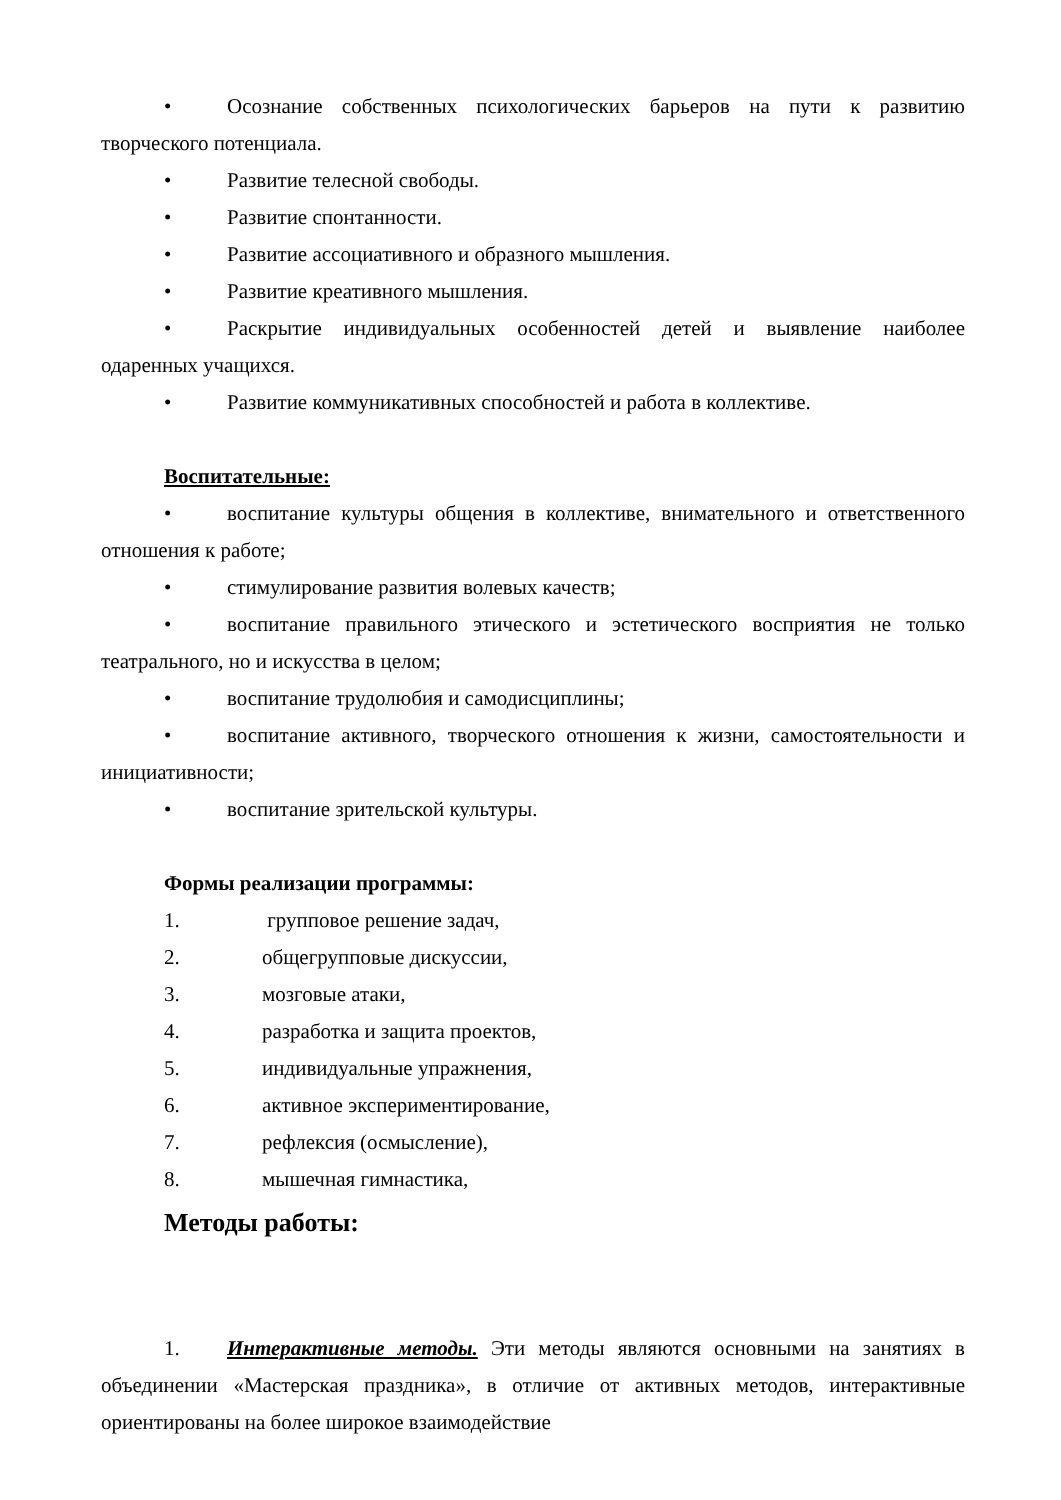• Осознание собственных психологических барьеров на пути к развитию творческого потенциала.
• Развитие телесной свободы.
• Развитие спонтанности.
• Развитие ассоциативного и образного мышления.
• Развитие креативного мышления.
• Раскрытие индивидуальных особенностей детей и выявление наиболее одаренных учащихся.
• Развитие коммуникативных способностей и работа в коллективе.
Воспитательные:
• воспитание культуры общения в коллективе, внимательного и ответственного отношения к работе;
• стимулирование развития волевых качеств;
• воспитание правильного этического и эстетического восприятия не только театрального, но и искусства в целом;
• воспитание трудолюбия и самодисциплины;
• воспитание активного, творческого отношения к жизни, самостоятельности и инициативности;
• воспитание зрительской культуры.
Формы реализации программы:
1. групповое решение задач,
2. общегрупповые дискуссии,
3. мозговые атаки,
4. разработка и защита проектов,
5. индивидуальные упражнения,
6. активное экспериментирование,
7. рефлексия (осмысление),
8. мышечная гимнастика,
Методы работы:
1. Интерактивные методы. Эти методы являются основными на занятиях в объединении «Мастерская праздника», в отличие от активных методов, интерактивные ориентированы на более широкое взаимодействие